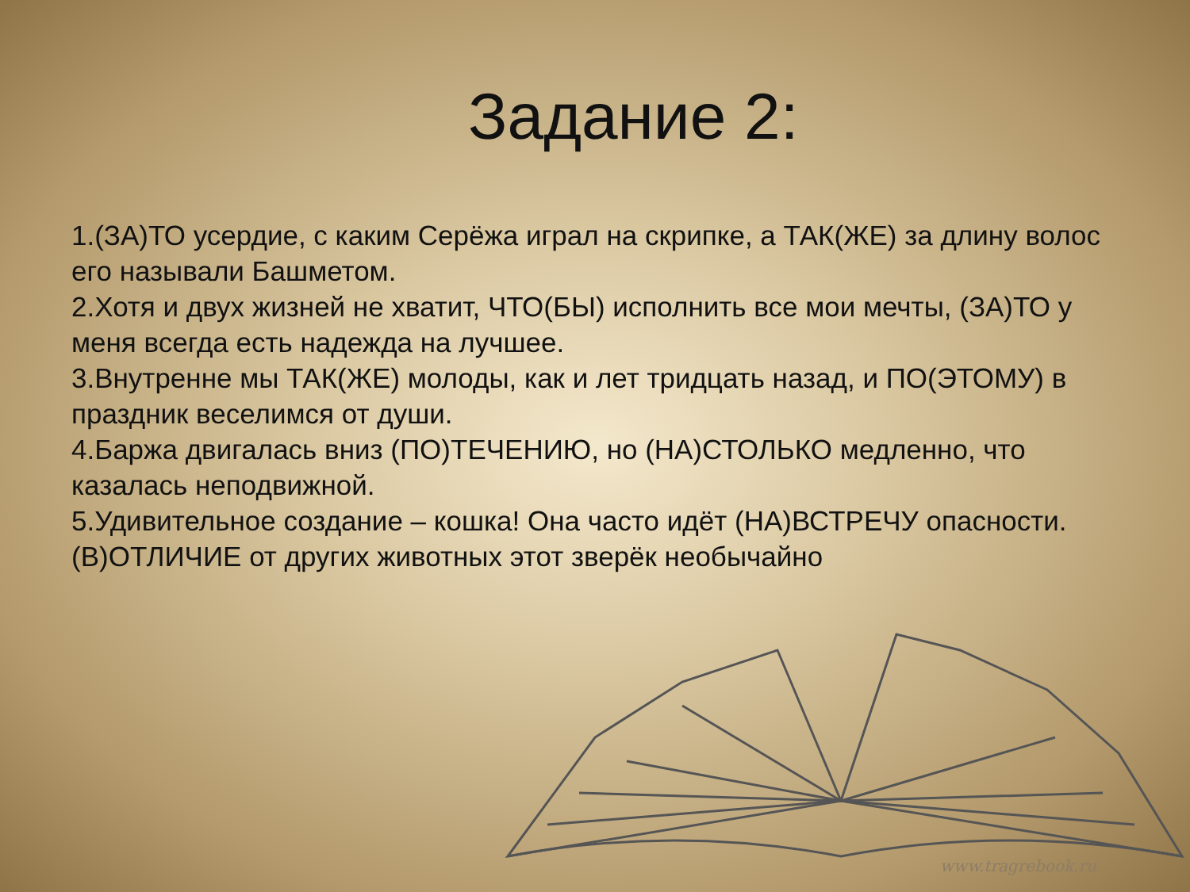Задание 2:
1.(ЗА)ТО усердие, с каким Серёжа играл на скрипке, а ТАК(ЖЕ) за длину волос его называли Башметом.
2.Хотя и двух жизней не хватит, ЧТО(БЫ) исполнить все мои мечты, (ЗА)ТО у меня всегда есть надежда на лучшее.
3.Внутренне мы ТАК(ЖЕ) молоды, как и лет тридцать назад, и ПО(ЭТОМУ) в праздник веселимся от души.
4.Баржа двигалась вниз (ПО)ТЕЧЕНИЮ, но (НА)СТОЛЬКО медленно, что казалась неподвижной.
5.Удивительное создание – кошка! Она часто идёт (НА)ВСТРЕЧУ опасности. (В)ОТЛИЧИЕ от других животных этот зверёк необычайно
www.tragrebook.ru